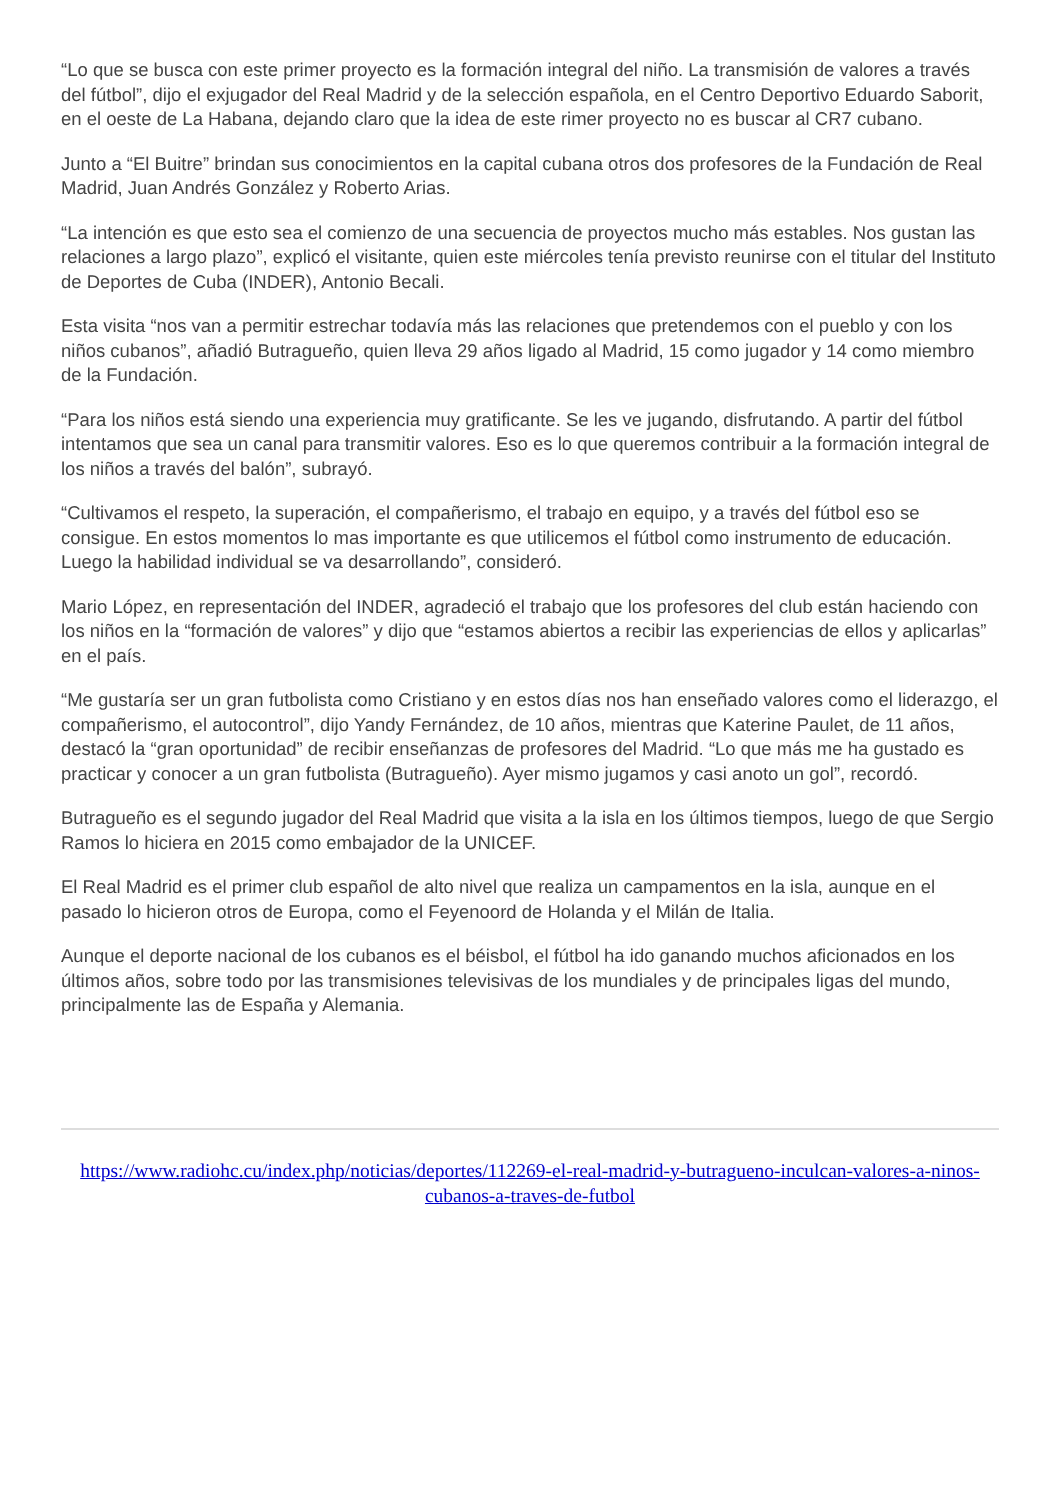“Lo que se busca con este primer proyecto es la formación integral del niño. La transmisión de valores a través del fútbol”, dijo el exjugador del Real Madrid y de la selección española, en el Centro Deportivo Eduardo Saborit, en el oeste de La Habana, dejando claro que la idea de este rimer proyecto no es buscar al CR7 cubano.
Junto a “El Buitre” brindan sus conocimientos en la capital cubana otros dos profesores de la Fundación de Real Madrid, Juan Andrés González y Roberto Arias.
“La intención es que esto sea el comienzo de una secuencia de proyectos mucho más estables. Nos gustan las relaciones a largo plazo”, explicó el visitante, quien este miércoles tenía previsto reunirse con el titular del Instituto de Deportes de Cuba (INDER), Antonio Becali.
Esta visita “nos van a permitir estrechar todavía más las relaciones que pretendemos con el pueblo y con los niños cubanos”, añadió Butragueño, quien lleva 29 años ligado al Madrid, 15 como jugador y 14 como miembro de la Fundación.
“Para los niños está siendo una experiencia muy gratificante. Se les ve jugando, disfrutando. A partir del fútbol intentamos que sea un canal para transmitir valores. Eso es lo que queremos contribuir a la formación integral de los niños a través del balón”, subrayó.
“Cultivamos el respeto, la superación, el compañerismo, el trabajo en equipo, y a través del fútbol eso se consigue. En estos momentos lo mas importante es que utilicemos el fútbol como instrumento de educación. Luego la habilidad individual se va desarrollando”, consideró.
Mario López, en representación del INDER, agradeció el trabajo que los profesores del club están haciendo con los niños en la “formación de valores” y dijo que “estamos abiertos a recibir las experiencias de ellos y aplicarlas” en el país.
“Me gustaría ser un gran futbolista como Cristiano y en estos días nos han enseñado valores como el liderazgo, el compañerismo, el autocontrol”, dijo Yandy Fernández, de 10 años, mientras que Katerine Paulet, de 11 años, destacó la “gran oportunidad” de recibir enseñanzas de profesores del Madrid. “Lo que más me ha gustado es practicar y conocer a un gran futbolista (Butragueño). Ayer mismo jugamos y casi anoto un gol”, recordó.
Butragueño es el segundo jugador del Real Madrid que visita a la isla en los últimos tiempos, luego de que Sergio Ramos lo hiciera en 2015 como embajador de la UNICEF.
El Real Madrid es el primer club español de alto nivel que realiza un campamentos en la isla, aunque en el pasado lo hicieron otros de Europa, como el Feyenoord de Holanda y el Milán de Italia.
Aunque el deporte nacional de los cubanos es el béisbol, el fútbol ha ido ganando muchos aficionados en los últimos años, sobre todo por las transmisiones televisivas de los mundiales y de principales ligas del mundo, principalmente las de España y Alemania.
https://www.radiohc.cu/index.php/noticias/deportes/112269-el-real-madrid-y-butragueno-inculcan-valores-a-ninos-cubanos-a-traves-de-futbol